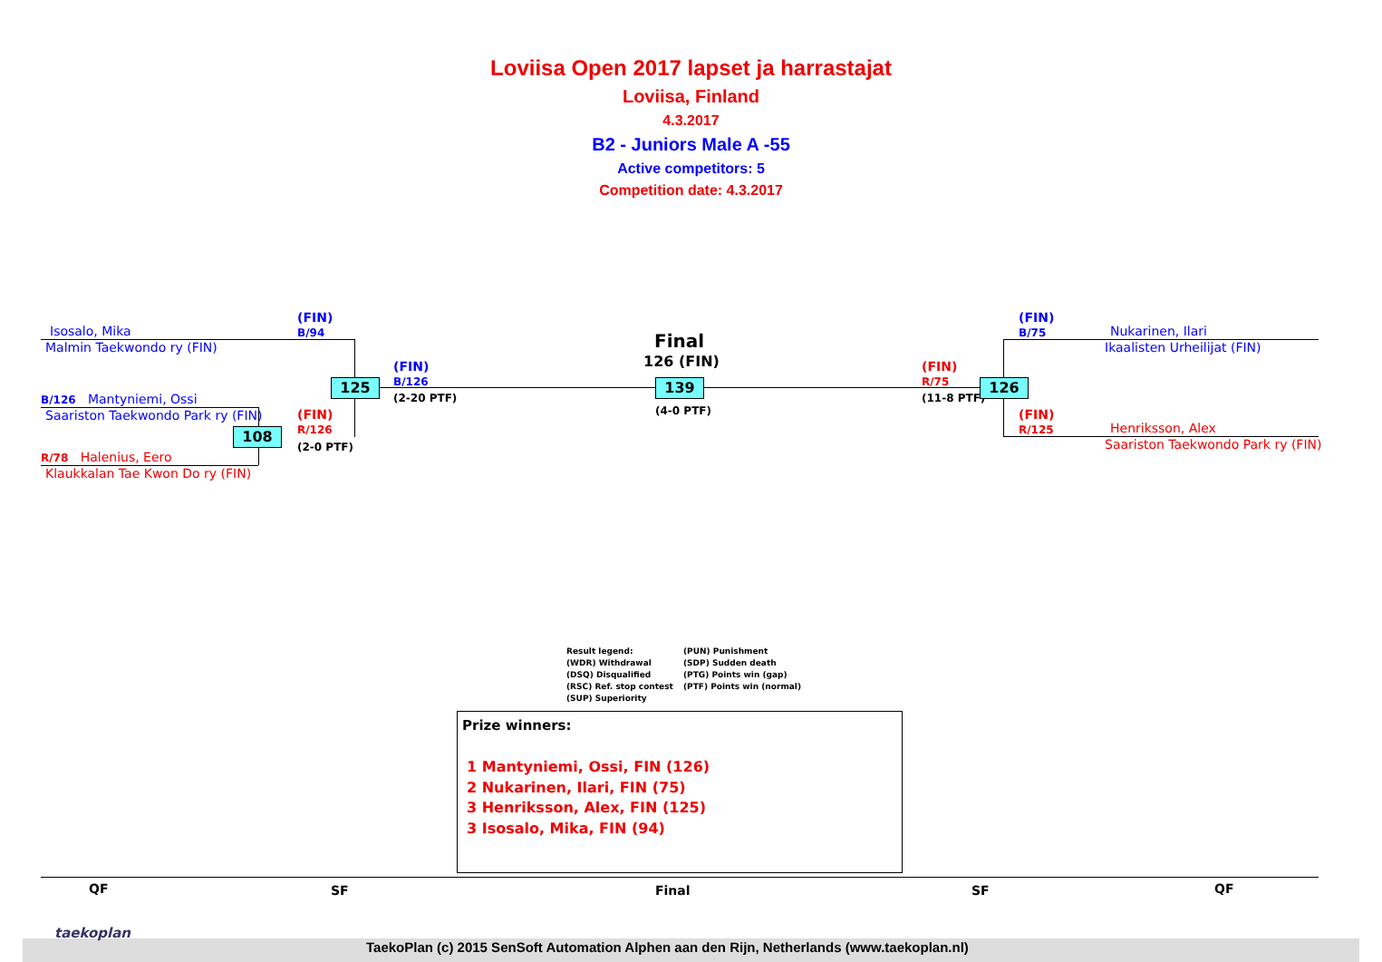Loviisa Open 2017 lapset ja harrastajat
Loviisa, Finland
4.3.2017
B2 - Juniors Male A -55
Active competitors: 5
Competition date: 4.3.2017
Isosalo, Mika
Malmin Taekwondo ry (FIN)
(FIN)
B/94
B/126 Mantyniemi, Ossi
Saariston Taekwondo Park ry (FIN)
R/78 Halenius, Eero
Klaukkalan Tae Kwon Do ry (FIN)
125
108
(FIN)
R/126
(2-0 PTF)
(FIN)
B/126
(2-20 PTF)
Final
126 (FIN)
139
(4-0 PTF)
(FIN)
R/75
(11-8 PTF)
126
(FIN)
B/75
Nukarinen, Ilari
Ikaalisten Urheilijat (FIN)
(FIN)
R/125
Henriksson, Alex
Saariston Taekwondo Park ry (FIN)
Result legend:
(WDR) Withdrawal
(DSQ) Disqualified
(RSC) Ref. stop contest
(SUP) Superiority
(PUN) Punishment
(SDP) Sudden death
(PTG) Points win (gap)
(PTF) Points win (normal)
Prize winners:
1 Mantyniemi, Ossi, FIN (126)
2 Nukarinen, Ilari, FIN (75)
3 Henriksson, Alex, FIN (125)
3 Isosalo, Mika, FIN (94)
QF SF Final SF QF
taekoplan
TaekoPlan (c) 2015 SenSoft Automation Alphen aan den Rijn, Netherlands (www.taekoplan.nl)